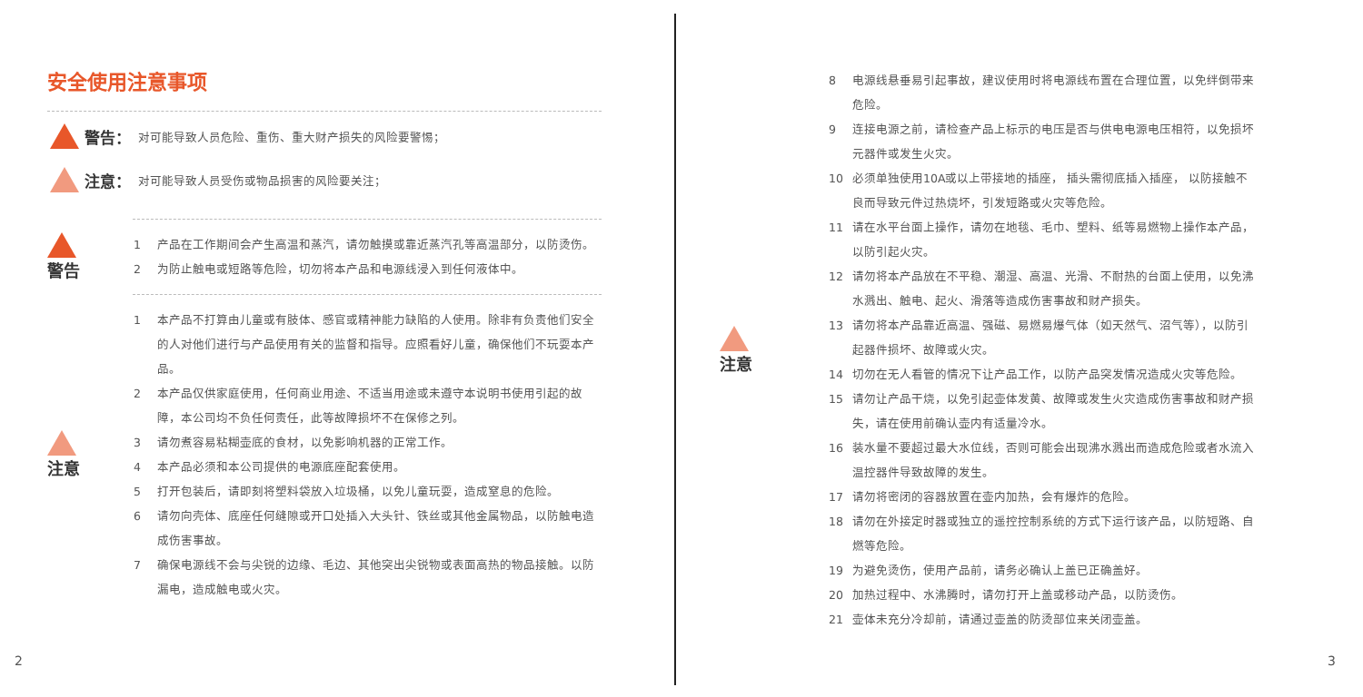安全使用注意事项
警告： 对可能导致人员危险、重伤、重大财产损失的风险要警惕；
注意： 对可能导致人员受伤或物品损害的风险要关注；
警告
1 产品在工作期间会产生高温和蒸汽，请勿触摸或靠近蒸汽孔等高温部分，以防烫伤。
2 为防止触电或短路等危险，切勿将本产品和电源线浸入到任何液体中。
注意
1 本产品不打算由儿童或有肢体、感官或精神能力缺陷的人使用。除非有负责他们安全的人对他们进行与产品使用有关的监督和指导。应照看好儿童，确保他们不玩耍本产品。
2 本产品仅供家庭使用，任何商业用途、不适当用途或未遵守本说明书使用引起的故障，本公司均不负任何责任，此等故障损坏不在保修之列。
3 请勿煮容易粘糊壶底的食材，以免影响机器的正常工作。
4 本产品必须和本公司提供的电源底座配套使用。
5 打开包装后，请即刻将塑料袋放入垃圾桶，以免儿童玩耍，造成窒息的危险。
6 请勿向壳体、底座任何缝隙或开口处插入大头针、铁丝或其他金属物品，以防触电造成伤害事故。
7 确保电源线不会与尖锐的边缘、毛边、其他突出尖锐物或表面高热的物品接触。以防漏电，造成触电或火灾。
2
注意
8 电源线悬垂易引起事故，建议使用时将电源线布置在合理位置，以免绊倒带来危险。
9 连接电源之前，请检查产品上标示的电压是否与供电电源电压相符，以免损坏元器件或发生火灾。
10 必须单独使用10A或以上带接地的插座， 插头需彻底插入插座， 以防接触不良而导致元件过热烧坏，引发短路或火灾等危险。
11 请在水平台面上操作，请勿在地毯、毛巾、塑料、纸等易燃物上操作本产品，以防引起火灾。
12 请勿将本产品放在不平稳、潮湿、高温、光滑、不耐热的台面上使用，以免沸水溅出、触电、起火、滑落等造成伤害事故和财产损失。
13 请勿将本产品靠近高温、强磁、易燃易爆气体（如天然气、沼气等），以防引起器件损坏、故障或火灾。
14 切勿在无人看管的情况下让产品工作，以防产品突发情况造成火灾等危险。
15 请勿让产品干烧，以免引起壶体发黄、故障或发生火灾造成伤害事故和财产损失，请在使用前确认壶内有适量冷水。
16 装水量不要超过最大水位线，否则可能会出现沸水溅出而造成危险或者水流入温控器件导致故障的发生。
17 请勿将密闭的容器放置在壶内加热，会有爆炸的危险。
18 请勿在外接定时器或独立的遥控控制系统的方式下运行该产品，以防短路、自燃等危险。
19 为避免烫伤，使用产品前，请务必确认上盖已正确盖好。
20 加热过程中、水沸腾时，请勿打开上盖或移动产品，以防烫伤。
21 壶体未充分冷却前，请通过壶盖的防烫部位来关闭壶盖。
3